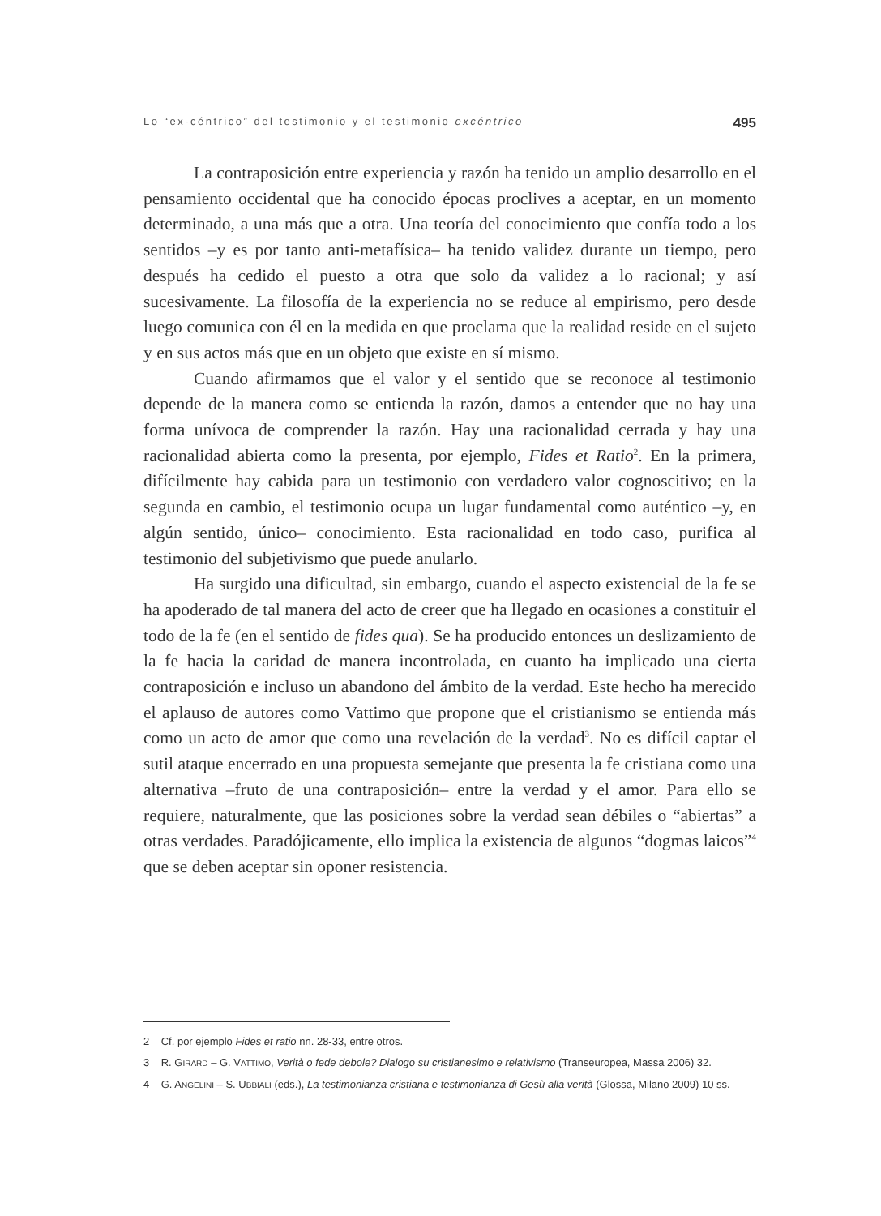Lo “ex-céntrico” del testimonio y el testimonio excéntrico 495
La contraposición entre experiencia y razón ha tenido un amplio desarrollo en el pensamiento occidental que ha conocido épocas proclives a aceptar, en un momento determinado, a una más que a otra. Una teoría del conocimiento que confía todo a los sentidos –y es por tanto anti-metafísica– ha tenido validez durante un tiempo, pero después ha cedido el puesto a otra que solo da validez a lo racional; y así sucesivamente. La filosofía de la experiencia no se reduce al empirismo, pero desde luego comunica con él en la medida en que proclama que la realidad reside en el sujeto y en sus actos más que en un objeto que existe en sí mismo.
Cuando afirmamos que el valor y el sentido que se reconoce al testimonio depende de la manera como se entienda la razón, damos a entender que no hay una forma unívoca de comprender la razón. Hay una racionalidad cerrada y hay una racionalidad abierta como la presenta, por ejemplo, Fides et Ratio<sup>2</sup>. En la primera, difícilmente hay cabida para un testimonio con verdadero valor cognoscitivo; en la segunda en cambio, el testimonio ocupa un lugar fundamental como auténtico –y, en algún sentido, único– conocimiento. Esta racionalidad en todo caso, purifica al testimonio del subjetivismo que puede anularlo.
Ha surgido una dificultad, sin embargo, cuando el aspecto existencial de la fe se ha apoderado de tal manera del acto de creer que ha llegado en ocasiones a constituir el todo de la fe (en el sentido de fides qua). Se ha producido entonces un deslizamiento de la fe hacia la caridad de manera incontrolada, en cuanto ha implicado una cierta contraposición e incluso un abandono del ámbito de la verdad. Este hecho ha merecido el aplauso de autores como Vattimo que propone que el cristianismo se entienda más como un acto de amor que como una revelación de la verdad<sup>3</sup>. No es difícil captar el sutil ataque encerrado en una propuesta semejante que presenta la fe cristiana como una alternativa –fruto de una contraposición– entre la verdad y el amor. Para ello se requiere, naturalmente, que las posiciones sobre la verdad sean débiles o “abiertas” a otras verdades. Paradójicamente, ello implica la existencia de algunos “dogmas laicos”<sup>4</sup> que se deben aceptar sin oponer resistencia.
2 Cf. por ejemplo Fides et ratio nn. 28-33, entre otros.
3 R. GIRARD – G. VATTIMO, Verità o fede debole? Dialogo su cristianesimo e relativismo (Transeuropea, Massa 2006) 32.
4 G. ANGELINI – S. UBBIALI (eds.), La testimonianza cristiana e testimonianza di Gesù alla verità (Glossa, Milano 2009) 10 ss.